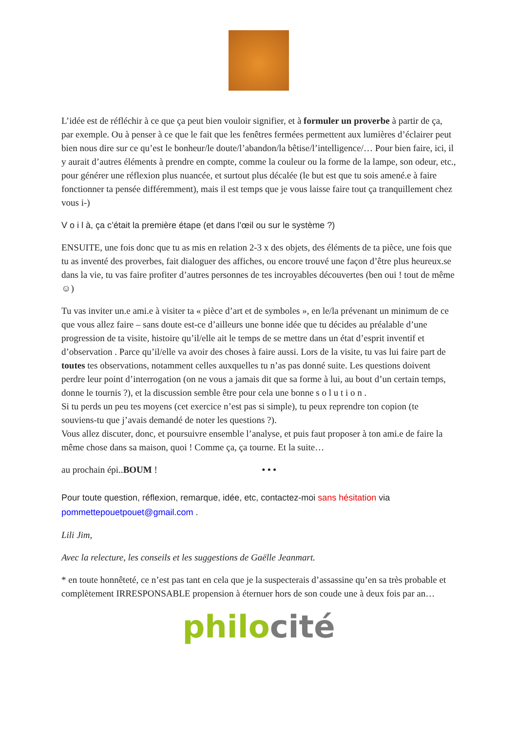L’idée est de réfléchir à ce que ça peut bien vouloir signifier, et à formuler un proverbe à partir de ça, par exemple. Ou à penser à ce que le fait que les fenêtres fermées permettent aux lumières d’éclairer peut bien nous dire sur ce qu’est le bonheur/le doute/l’abandon/la bêtise/l’intelligence/… Pour bien faire, ici, il y aurait d’autres éléments à prendre en compte, comme la couleur ou la forme de la lampe, son odeur, etc., pour générer une réflexion plus nuancée, et surtout plus décalée (le but est que tu sois amené.e à faire fonctionner ta pensée différemment), mais il est temps que je vous laisse faire tout ça tranquillement chez vous i-)
V o i l à, ça c’était la première étape (et dans l’œil ou sur le système ?)
ENSUITE, une fois donc que tu as mis en relation 2-3 x des objets, des éléments de ta pièce, une fois que tu as inventé des proverbes, fait dialoguer des affiches, ou encore trouvé une façon d’être plus heureux.se dans la vie, tu vas faire profiter d’autres personnes de tes incroyables découvertes (ben oui ! tout de même ☺)
Tu vas inviter un.e ami.e à visiter ta « pièce d’art et de symboles », en le/la prévenant un minimum de ce que vous allez faire – sans doute est-ce d’ailleurs une bonne idée que tu décides au préalable d’une progression de ta visite, histoire qu’il/elle ait le temps de se mettre dans un état d’esprit inventif et d’observation . Parce qu’il/elle va avoir des choses à faire aussi. Lors de la visite, tu vas lui faire part de toutes tes observations, notamment celles auxquelles tu n’as pas donné suite. Les questions doivent perdre leur point d’interrogation (on ne vous a jamais dit que sa forme à lui, au bout d’un certain temps, donne le tournis ?), et la discussion semble être pour cela une bonne s o l u t i o n .
Si tu perds un peu tes moyens (cet exercice n’est pas si simple), tu peux reprendre ton copion (te souviens-tu que j’avais demandé de noter les questions ?).
Vous allez discuter, donc, et poursuivre ensemble l’analyse, et puis faut proposer à ton ami.e de faire la même chose dans sa maison, quoi ! Comme ça, ça tourne. Et la suite…
au prochain épi..BOUM ! • • •
Pour toute question, réflexion, remarque, idée, etc, contactez-moi sans hésitation via pommettepouetpouet@gmail.com .
Lili Jim,
Avec la relecture, les conseils et les suggestions de Gaëlle Jeanmart.
* en toute honnêteté, ce n’est pas tant en cela que je la suspecterais d’assassine qu’en sa très probable et complètement IRRESPONSABLE propension à éternuer hors de son coude une à deux fois par an…
philo cité